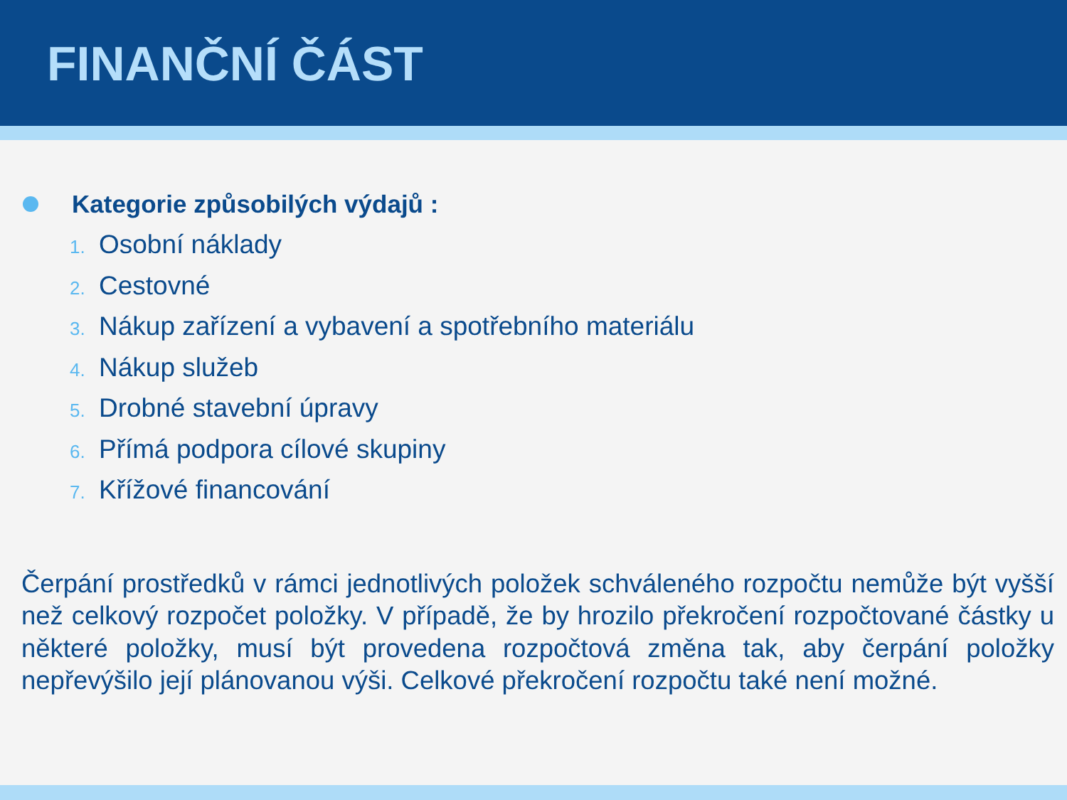FINANČNÍ ČÁST
Kategorie způsobilých výdajů :
1. Osobní náklady
2. Cestovné
3. Nákup zařízení a vybavení a spotřebního materiálu
4. Nákup služeb
5. Drobné stavební úpravy
6. Přímá podpora cílové skupiny
7. Křížové financování
Čerpání prostředků v rámci jednotlivých položek schváleného rozpočtu nemůže být vyšší než celkový rozpočet položky. V případě, že by hrozilo překročení rozpočtované částky u některé položky, musí být provedena rozpočtová změna tak, aby čerpání položky nepřevýšilo její plánovanou výši. Celkové překročení rozpočtu také není možné.